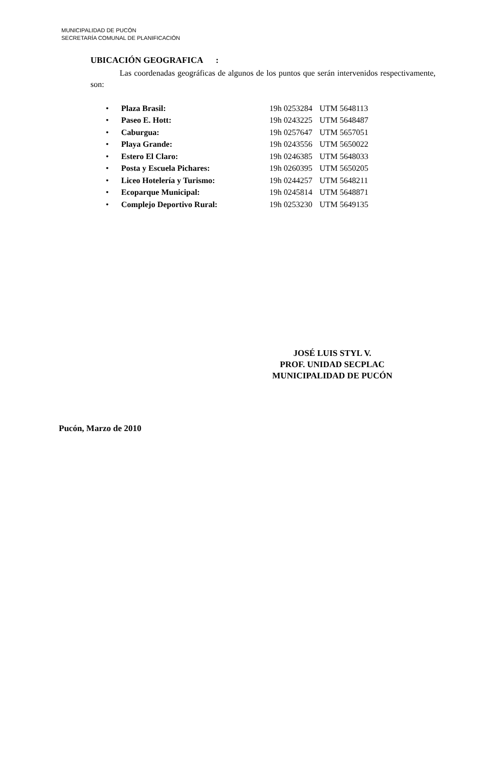MUNICIPALIDAD DE PUCÓN
SECRETARÍA COMUNAL DE PLANIFICACIÓN
UBICACIÓN GEOGRAFICA :
Las coordenadas geográficas de algunos de los puntos que serán intervenidos respectivamente, son:
| • | Plaza Brasil: | 19h 0253284 | UTM 5648113 |
| • | Paseo E. Hott: | 19h 0243225 | UTM 5648487 |
| • | Caburgua: | 19h 0257647 | UTM 5657051 |
| • | Playa Grande: | 19h 0243556 | UTM 5650022 |
| • | Estero El Claro: | 19h 0246385 | UTM 5648033 |
| • | Posta y Escuela Pichares: | 19h 0260395 | UTM 5650205 |
| • | Liceo Hotelería y Turismo: | 19h 0244257 | UTM 5648211 |
| • | Ecoparque Municipal: | 19h 0245814 | UTM 5648871 |
| • | Complejo Deportivo Rural: | 19h 0253230 | UTM 5649135 |
JOSÉ LUIS STYL V.
PROF. UNIDAD SECPLAC
MUNICIPALIDAD DE PUCÓN
Pucón, Marzo de 2010